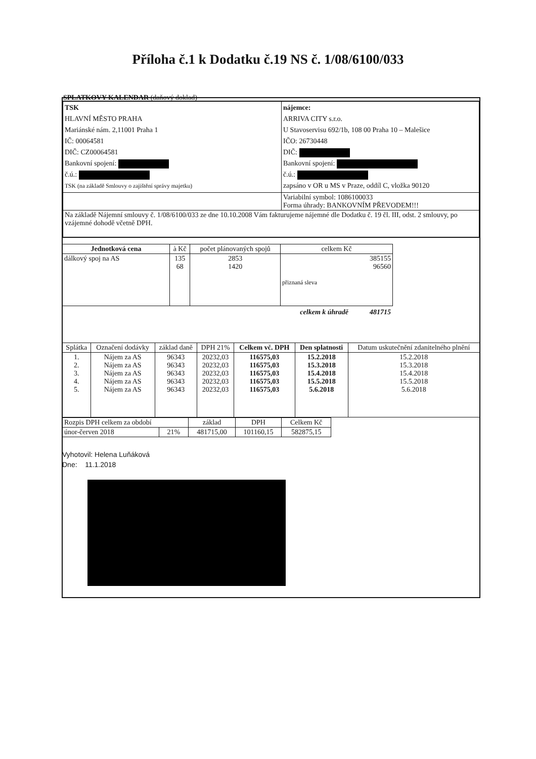Příloha č.1 k Dodatku č.19 NS č. 1/08/6100/033
SPLATKOVY KALENDAR (daňový doklad)
| TSK HLAVNÍ MĚSTO PRAHA Mariánské nám. 2,11001 Praha 1 IČ: 00064581 DIČ: CZ00064581 Bankovní spojení: č.ú.: TSK (na základě Smlouvy o zajištění správy majetku) | nájemce: ARRIVA CITY s.r.o. U Stavoservisu 692/1b, 108 00 Praha 10 – Malešice IČO: 26730448 DIČ: Bankovní spojení: č.ú.: zapsáno v OR u MS v Praze, oddíl C, vložka 90120 |
| | Variabilní symbol: 1086100033 Forma úhrady: BANKOVNÍM PŘEVODEM!!! |
| Na základě Nájemní smlouvy č. 1/08/6100/033 ze dne 10.10.2008 Vám fakturujeme nájemné dle Dodatku č. 19 čl. III, odst. 2 smlouvy, po vzájemné dohodě včetně DPH. | |
| Jednotková cena | à Kč | počet plánovaných spojů | celkem Kč |
| --- | --- | --- | --- |
| dálkový spoj na AS | 135 68 | 2853 1420 | 385155 96560 přiznaná sleva |
celkem k úhradě 481715
| Splátka | Označení dodávky | základ daně | DPH 21% | Celkem vč. DPH | Den splatnosti | Datum uskutečnění zdanitelného plnění |
| 1. 2. 3. 4. 5. | Nájem za AS Nájem za AS Nájem za AS Nájem za AS Nájem za AS | 96343 96343 96343 96343 96343 | 20232,03 20232,03 20232,03 20232,03 20232,03 | 116575,03 116575,03 116575,03 116575,03 116575,03 | 15.2.2018 15.3.2018 15.4.2018 15.5.2018 5.6.2018 | 15.2.2018 15.3.2018 15.4.2018 15.5.2018 5.6.2018 |
| Rozpis DPH celkem za období | | základ | DPH | Celkem Kč |
| únor-červen 2018 | 21% | 481715,00 | 101160,15 | 582875,15 |
Vyhotovil: Helena Luňáková
Dne: 11.1.2018